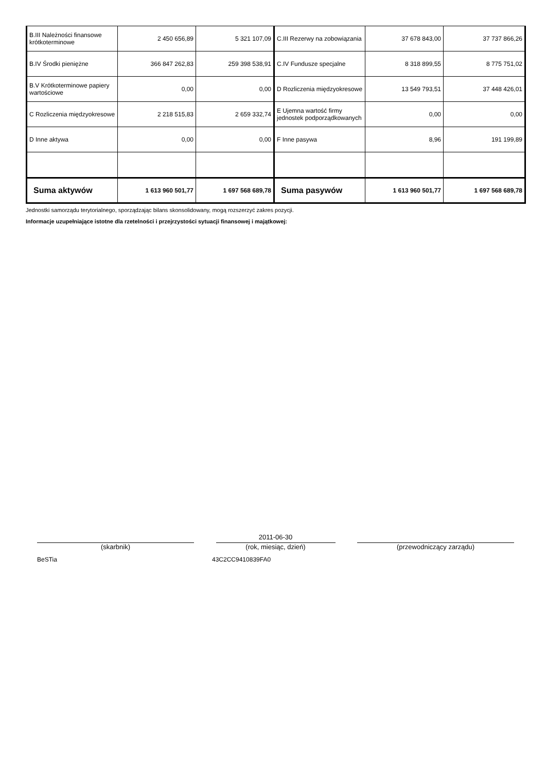| B.III Należności finansowe krótkoterminowe | 2 450 656,89 | 5 321 107,09 | C.III Rezerwy na zobowiązania | 37 678 843,00 | 37 737 866,26 |
| B.IV Środki pieniężne | 366 847 262,83 | 259 398 538,91 | C.IV Fundusze specjalne | 8 318 899,55 | 8 775 751,02 |
| B.V Krótkoterminowe papiery wartościowe | 0,00 | 0,00 | D Rozliczenia międzyokresowe | 13 549 793,51 | 37 448 426,01 |
| C Rozliczenia międzyokresowe | 2 218 515,83 | 2 659 332,74 | E Ujemna wartość firmy jednostek podporządkowanych | 0,00 | 0,00 |
| D Inne aktywa | 0,00 | 0,00 | F Inne pasywa | 8,96 | 191 199,89 |
| Suma aktywów | 1 613 960 501,77 | 1 697 568 689,78 | Suma pasywów | 1 613 960 501,77 | 1 697 568 689,78 |
Jednostki samorządu terytorialnego, sporządzając bilans skonsolidowany, mogą rozszerzyć zakres pozycji.
Informacje uzupełniające istotne dla rzetelności i przejrzystości sytuacji finansowej i majątkowej:
(skarbnik)
2011-06-30
(rok, miesiąc, dzień)
(przewodniczący zarządu)
BeSTia 43C2CC9410839FA0